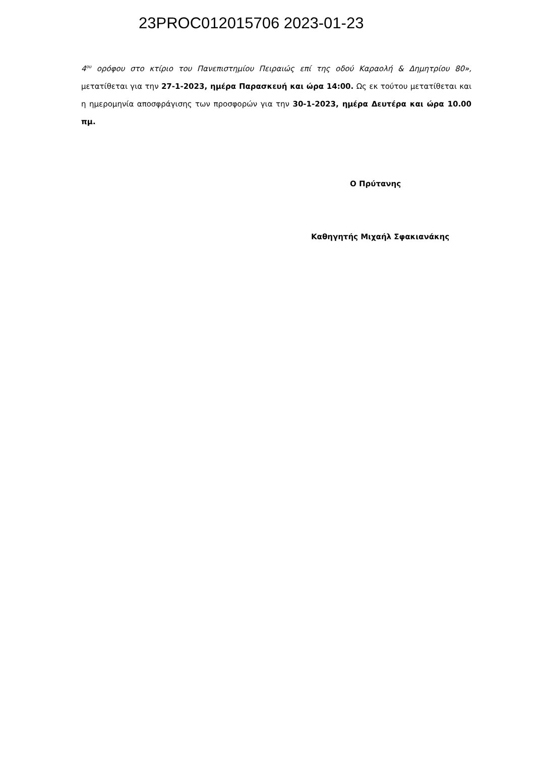23PROC012015706 2023-01-23
4<sup>ου</sup> ορόφου στο κτίριο του Πανεπιστημίου Πειραιώς επί της οδού Καραολή & Δημητρίου 80», μετατίθεται για την 27-1-2023, ημέρα Παρασκευή και ώρα 14:00. Ως εκ τούτου μετατίθεται και η ημερομηνία αποσφράγισης των προσφορών για την 30-1-2023, ημέρα Δευτέρα και ώρα 10.00 πμ.
Ο Πρύτανης
Καθηγητής Μιχαήλ Σφακιανάκης